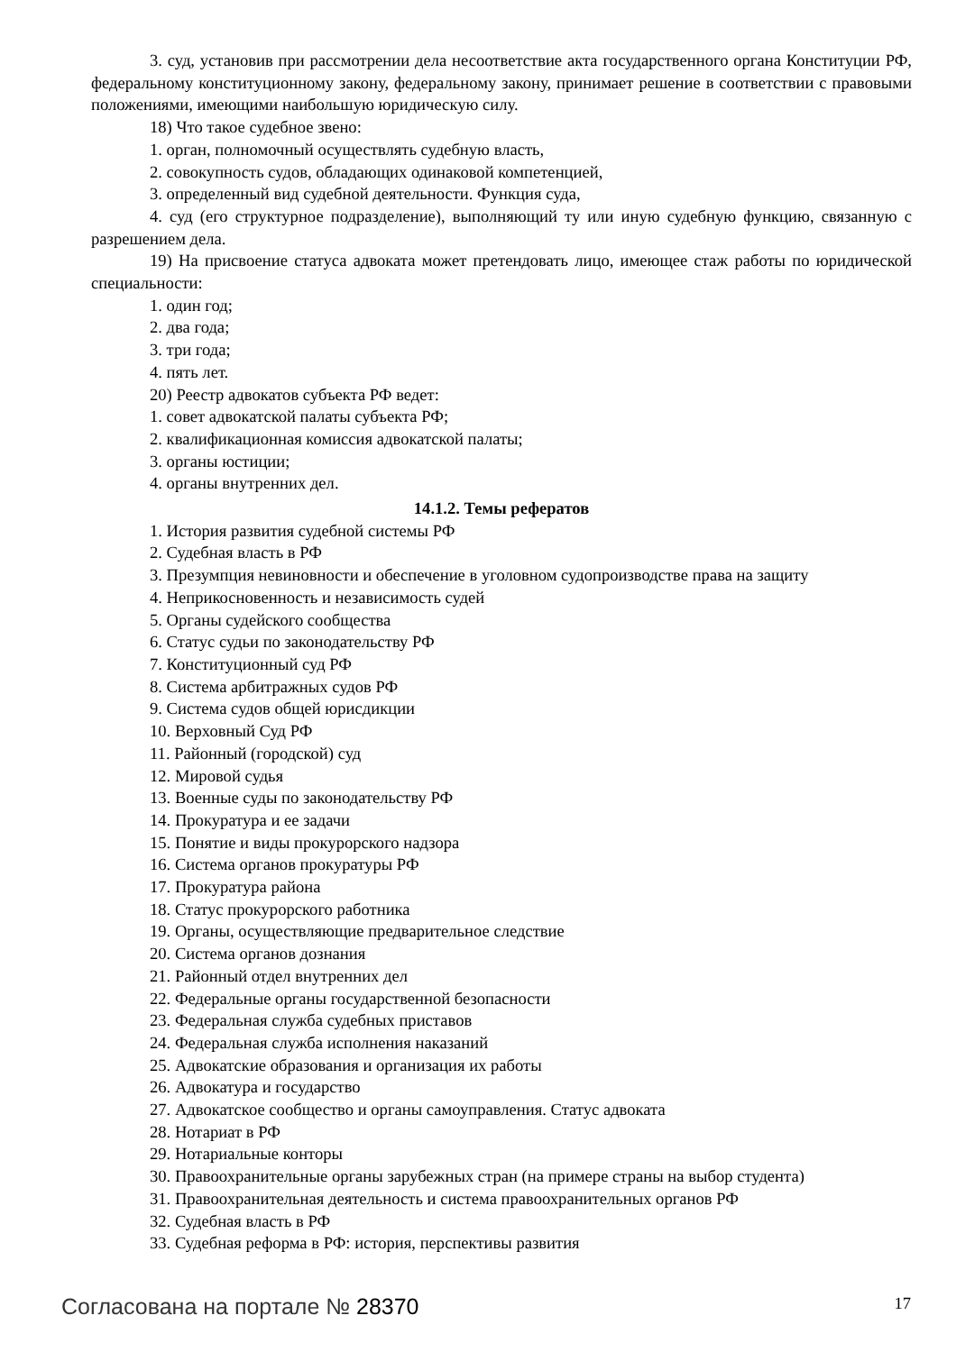3. суд, установив при рассмотрении дела несоответствие акта государственного органа Конституции РФ, федеральному конституционному закону, федеральному закону, принимает решение в соответствии с правовыми положениями, имеющими наибольшую юридическую силу.
18) Что такое судебное звено:
1. орган, полномочный осуществлять судебную власть,
2. совокупность судов, обладающих одинаковой компетенцией,
3. определенный вид судебной деятельности. Функция суда,
4. суд (его структурное подразделение), выполняющий ту или иную судебную функцию, связанную с разрешением дела.
19) На присвоение статуса адвоката может претендовать лицо, имеющее стаж работы по юридической специальности:
1. один год;
2. два года;
3. три года;
4. пять лет.
20) Реестр адвокатов субъекта РФ ведет:
1. совет адвокатской палаты субъекта РФ;
2. квалификационная комиссия адвокатской палаты;
3. органы юстиции;
4. органы внутренних дел.
14.1.2. Темы рефератов
1. История развития судебной системы РФ
2. Судебная власть в РФ
3. Презумпция невиновности и обеспечение в уголовном судопроизводстве права на защиту
4. Неприкосновенность и независимость судей
5. Органы судейского сообщества
6. Статус судьи по законодательству РФ
7. Конституционный суд РФ
8. Система арбитражных судов РФ
9. Система судов общей юрисдикции
10. Верховный Суд РФ
11. Районный (городской) суд
12. Мировой судья
13. Военные суды по законодательству РФ
14. Прокуратура и ее задачи
15. Понятие и виды прокурорского надзора
16. Система органов прокуратуры РФ
17. Прокуратура района
18. Статус прокурорского работника
19. Органы, осуществляющие предварительное следствие
20. Система органов дознания
21. Районный отдел внутренних дел
22. Федеральные органы государственной безопасности
23. Федеральная служба судебных приставов
24. Федеральная служба исполнения наказаний
25. Адвокатские образования и организация их работы
26. Адвокатура и государство
27. Адвокатское сообщество и органы самоуправления. Статус адвоката
28. Нотариат в РФ
29. Нотариальные конторы
30. Правоохранительные органы зарубежных стран (на примере страны на выбор студента)
31. Правоохранительная деятельность и система правоохранительных органов РФ
32. Судебная власть в РФ
33. Судебная реформа в РФ: история, перспективы развития
Согласована на портале № 28370
17